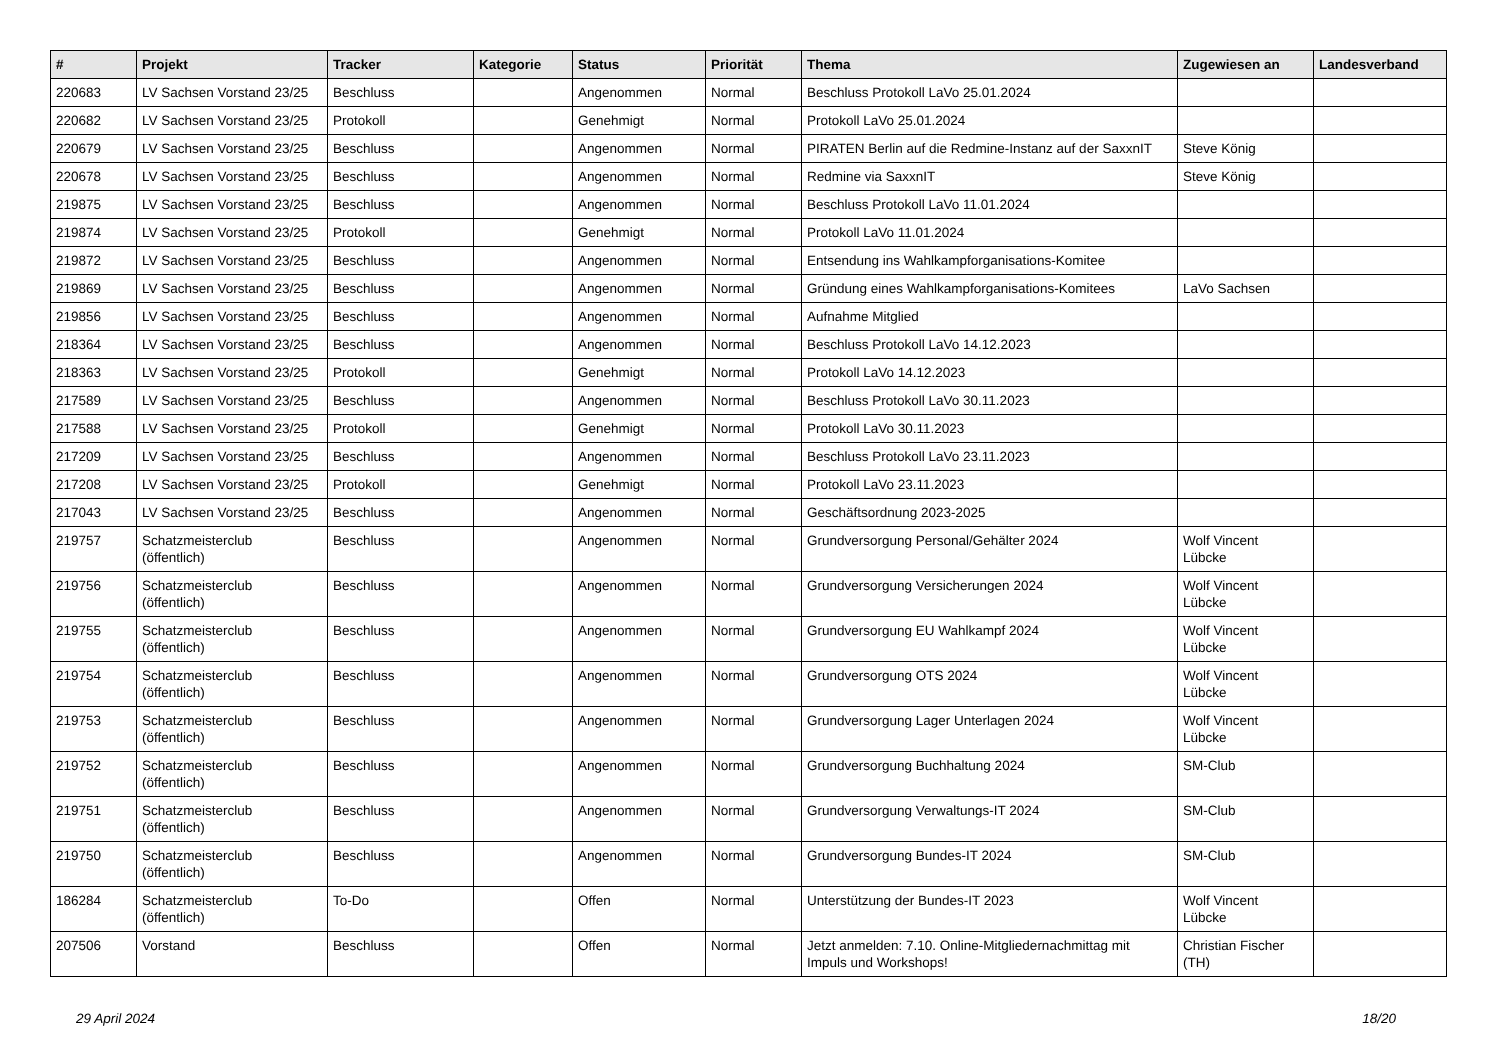| # | Projekt | Tracker | Kategorie | Status | Priorität | Thema | Zugewiesen an | Landesverband |
| --- | --- | --- | --- | --- | --- | --- | --- | --- |
| 220683 | LV Sachsen Vorstand 23/25 | Beschluss | | Angenommen | Normal | Beschluss Protokoll LaVo 25.01.2024 | | |
| 220682 | LV Sachsen Vorstand 23/25 | Protokoll | | Genehmigt | Normal | Protokoll LaVo 25.01.2024 | | |
| 220679 | LV Sachsen Vorstand 23/25 | Beschluss | | Angenommen | Normal | PIRATEN Berlin auf die Redmine-Instanz auf der SaxxnIT | Steve König | |
| 220678 | LV Sachsen Vorstand 23/25 | Beschluss | | Angenommen | Normal | Redmine via SaxxnIT | Steve König | |
| 219875 | LV Sachsen Vorstand 23/25 | Beschluss | | Angenommen | Normal | Beschluss Protokoll LaVo 11.01.2024 | | |
| 219874 | LV Sachsen Vorstand 23/25 | Protokoll | | Genehmigt | Normal | Protokoll LaVo 11.01.2024 | | |
| 219872 | LV Sachsen Vorstand 23/25 | Beschluss | | Angenommen | Normal | Entsendung ins Wahlkampforganisations-Komitee | | |
| 219869 | LV Sachsen Vorstand 23/25 | Beschluss | | Angenommen | Normal | Gründung eines Wahlkampforganisations-Komitees | LaVo Sachsen | |
| 219856 | LV Sachsen Vorstand 23/25 | Beschluss | | Angenommen | Normal | Aufnahme Mitglied | | |
| 218364 | LV Sachsen Vorstand 23/25 | Beschluss | | Angenommen | Normal | Beschluss Protokoll LaVo 14.12.2023 | | |
| 218363 | LV Sachsen Vorstand 23/25 | Protokoll | | Genehmigt | Normal | Protokoll LaVo 14.12.2023 | | |
| 217589 | LV Sachsen Vorstand 23/25 | Beschluss | | Angenommen | Normal | Beschluss Protokoll LaVo 30.11.2023 | | |
| 217588 | LV Sachsen Vorstand 23/25 | Protokoll | | Genehmigt | Normal | Protokoll LaVo 30.11.2023 | | |
| 217209 | LV Sachsen Vorstand 23/25 | Beschluss | | Angenommen | Normal | Beschluss Protokoll LaVo 23.11.2023 | | |
| 217208 | LV Sachsen Vorstand 23/25 | Protokoll | | Genehmigt | Normal | Protokoll LaVo 23.11.2023 | | |
| 217043 | LV Sachsen Vorstand 23/25 | Beschluss | | Angenommen | Normal | Geschäftsordnung 2023-2025 | | |
| 219757 | Schatzmeisterclub (öffentlich) | Beschluss | | Angenommen | Normal | Grundversorgung Personal/Gehälter 2024 | Wolf Vincent Lübcke | |
| 219756 | Schatzmeisterclub (öffentlich) | Beschluss | | Angenommen | Normal | Grundversorgung Versicherungen 2024 | Wolf Vincent Lübcke | |
| 219755 | Schatzmeisterclub (öffentlich) | Beschluss | | Angenommen | Normal | Grundversorgung EU Wahlkampf 2024 | Wolf Vincent Lübcke | |
| 219754 | Schatzmeisterclub (öffentlich) | Beschluss | | Angenommen | Normal | Grundversorgung OTS 2024 | Wolf Vincent Lübcke | |
| 219753 | Schatzmeisterclub (öffentlich) | Beschluss | | Angenommen | Normal | Grundversorgung Lager Unterlagen 2024 | Wolf Vincent Lübcke | |
| 219752 | Schatzmeisterclub (öffentlich) | Beschluss | | Angenommen | Normal | Grundversorgung Buchhaltung 2024 | SM-Club | |
| 219751 | Schatzmeisterclub (öffentlich) | Beschluss | | Angenommen | Normal | Grundversorgung Verwaltungs-IT 2024 | SM-Club | |
| 219750 | Schatzmeisterclub (öffentlich) | Beschluss | | Angenommen | Normal | Grundversorgung Bundes-IT 2024 | SM-Club | |
| 186284 | Schatzmeisterclub (öffentlich) | To-Do | | Offen | Normal | Unterstützung der Bundes-IT 2023 | Wolf Vincent Lübcke | |
| 207506 | Vorstand | Beschluss | | Offen | Normal | Jetzt anmelden: 7.10. Online-Mitgliedernachmittag mit Impuls und Workshops! | Christian Fischer (TH) | |
29 April 2024 18/20